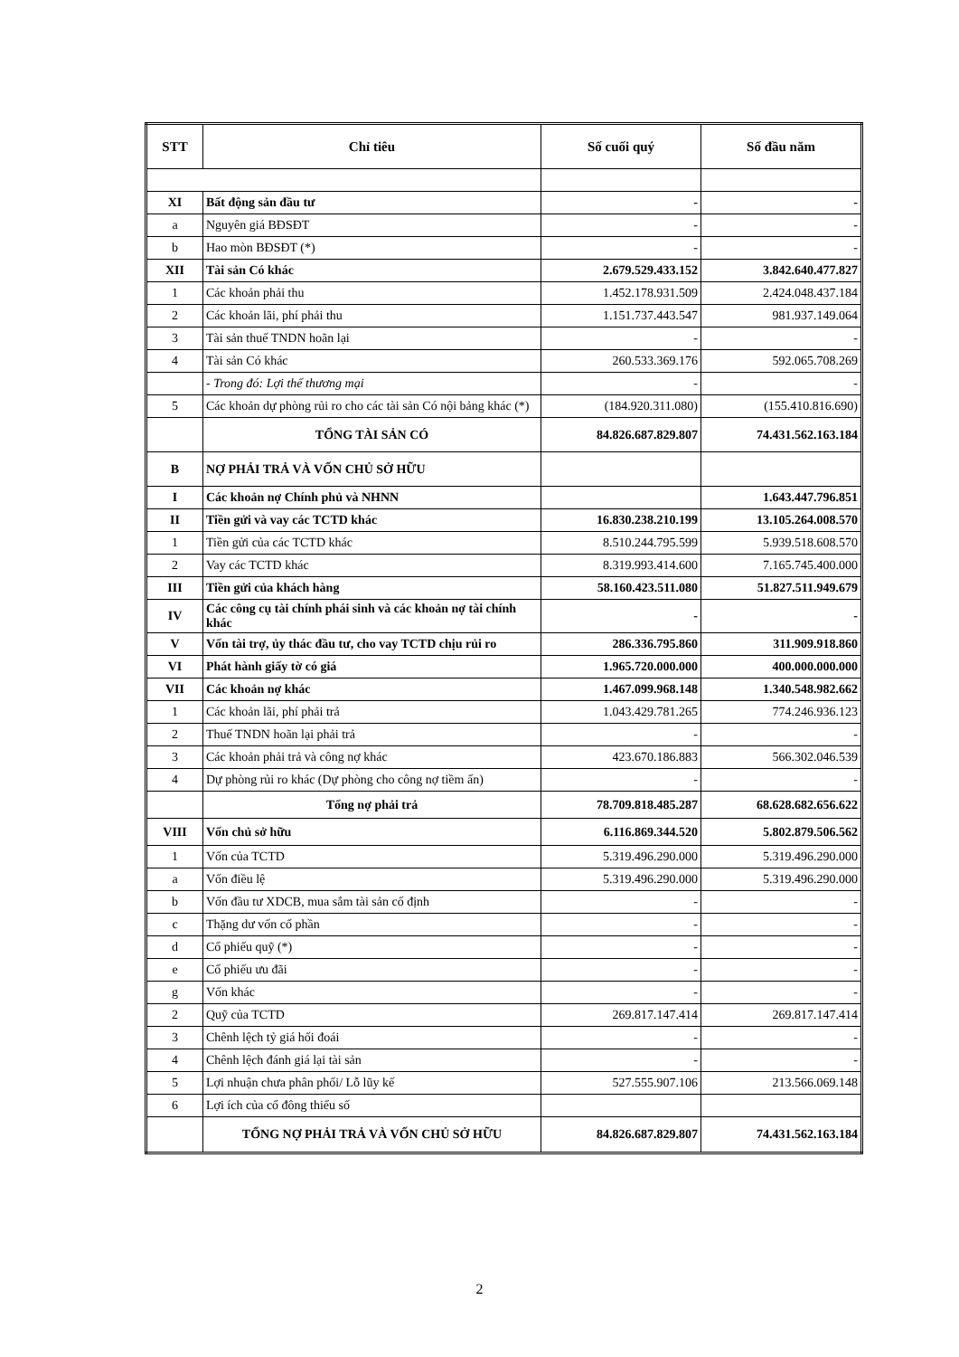| STT | Chỉ tiêu | Số cuối quý | Số đầu năm |
| --- | --- | --- | --- |
| XI | Bất động sản đầu tư | - | - |
| a | Nguyên giá BĐSĐT | - | - |
| b | Hao mòn BĐSĐT (*) | - | - |
| XII | Tài sản Có khác | 2.679.529.433.152 | 3.842.640.477.827 |
| 1 | Các khoản phải thu | 1.452.178.931.509 | 2.424.048.437.184 |
| 2 | Các khoản lãi, phí phải thu | 1.151.737.443.547 | 981.937.149.064 |
| 3 | Tài sản thuế TNDN hoãn lại | - | - |
| 4 | Tài sản Có khác | 260.533.369.176 | 592.065.708.269 |
| | - Trong đó: Lợi thế thương mại | - | - |
| 5 | Các khoản dự phòng rủi ro cho các tài sản Có nội bảng khác (*) | (184.920.311.080) | (155.410.816.690) |
| | TỔNG TÀI SẢN CÓ | 84.826.687.829.807 | 74.431.562.163.184 |
| B | NỢ PHẢI TRẢ VÀ VỐN CHỦ SỞ HỮU | | |
| I | Các khoản nợ Chính phủ và NHNN | | 1.643.447.796.851 |
| II | Tiền gửi và vay các TCTD khác | 16.830.238.210.199 | 13.105.264.008.570 |
| 1 | Tiền gửi của các TCTD khác | 8.510.244.795.599 | 5.939.518.608.570 |
| 2 | Vay các TCTD khác | 8.319.993.414.600 | 7.165.745.400.000 |
| III | Tiền gửi của khách hàng | 58.160.423.511.080 | 51.827.511.949.679 |
| IV | Các công cụ tài chính phái sinh và các khoản nợ tài chính khác | - | - |
| V | Vốn tài trợ, ủy thác đầu tư, cho vay TCTD chịu rủi ro | 286.336.795.860 | 311.909.918.860 |
| VI | Phát hành giấy tờ có giá | 1.965.720.000.000 | 400.000.000.000 |
| VII | Các khoản nợ khác | 1.467.099.968.148 | 1.340.548.982.662 |
| 1 | Các khoản lãi, phí phải trả | 1.043.429.781.265 | 774.246.936.123 |
| 2 | Thuế TNDN hoãn lại phải trả | - | - |
| 3 | Các khoản phải trả và công nợ khác | 423.670.186.883 | 566.302.046.539 |
| 4 | Dự phòng rủi ro khác (Dự phòng cho công nợ tiềm ẩn) | - | - |
| | Tổng nợ phải trả | 78.709.818.485.287 | 68.628.682.656.622 |
| VIII | Vốn chủ sở hữu | 6.116.869.344.520 | 5.802.879.506.562 |
| 1 | Vốn của TCTD | 5.319.496.290.000 | 5.319.496.290.000 |
| a | Vốn điều lệ | 5.319.496.290.000 | 5.319.496.290.000 |
| b | Vốn đầu tư XDCB, mua sắm tài sản cố định | - | - |
| c | Thặng dư vốn cổ phần | - | - |
| d | Cổ phiếu quỹ (*) | - | - |
| e | Cổ phiếu ưu đãi | - | - |
| g | Vốn khác | - | - |
| 2 | Quỹ của TCTD | 269.817.147.414 | 269.817.147.414 |
| 3 | Chênh lệch tỷ giá hối đoái | - | - |
| 4 | Chênh lệch đánh giá lại tài sản | - | - |
| 5 | Lợi nhuận chưa phân phối/ Lỗ lũy kế | 527.555.907.106 | 213.566.069.148 |
| 6 | Lợi ích của cổ đông thiểu số | | |
| | TỔNG NỢ PHẢI TRẢ VÀ VỐN CHỦ SỞ HỮU | 84.826.687.829.807 | 74.431.562.163.184 |
2